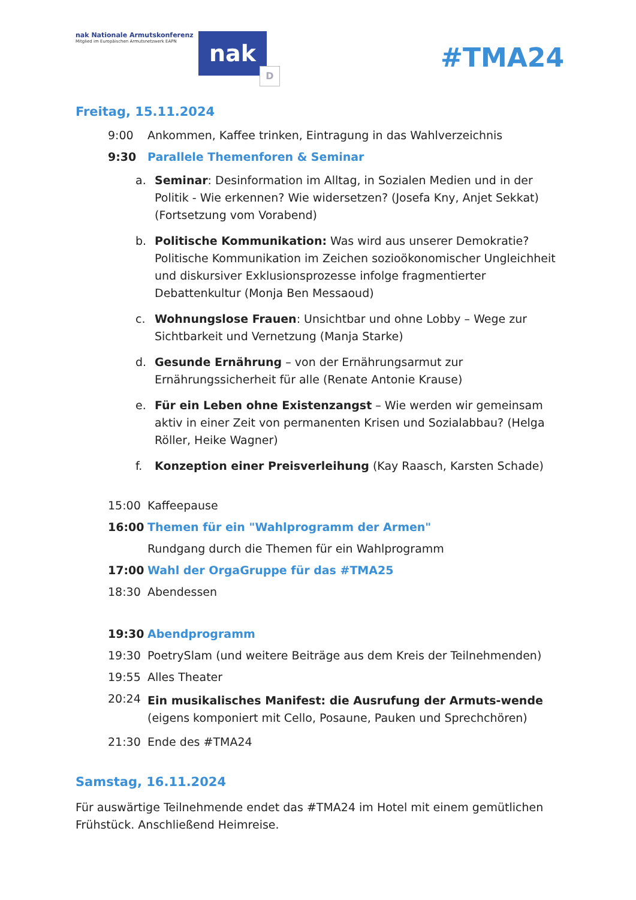nak Nationale Armutskonferenz
Mitglied im Europäischen Armutsnetzwerk EAPN
nak
D
#TMA24
Freitag, 15.11.2024
9:00 Ankommen, Kaffee trinken, Eintragung in das Wahlverzeichnis
9:30 Parallele Themenforen & Seminar
a. Seminar: Desinformation im Alltag, in Sozialen Medien und in der Politik - Wie erkennen? Wie widersetzen? (Josefa Kny, Anjet Sekkat) (Fortsetzung vom Vorabend)
b. Politische Kommunikation: Was wird aus unserer Demokratie? Politische Kommunikation im Zeichen sozioökonomischer Ungleichheit und diskursiver Exklusionsprozesse infolge fragmentierter Debattenkultur (Monja Ben Messaoud)
c. Wohnungslose Frauen: Unsichtbar und ohne Lobby – Wege zur Sichtbarkeit und Vernetzung (Manja Starke)
d. Gesunde Ernährung – von der Ernährungsarmut zur Ernährungssicherheit für alle (Renate Antonie Krause)
e. Für ein Leben ohne Existenzangst – Wie werden wir gemeinsam aktiv in einer Zeit von permanenten Krisen und Sozialabbau? (Helga Röller, Heike Wagner)
f. Konzeption einer Preisverleihung (Kay Raasch, Karsten Schade)
15:00 Kaffeepause
16:00 Themen für ein "Wahlprogramm der Armen"
Rundgang durch die Themen für ein Wahlprogramm
17:00 Wahl der OrgaGruppe für das #TMA25
18:30 Abendessen
19:30 Abendprogramm
19:30 PoetrySlam (und weitere Beiträge aus dem Kreis der Teilnehmenden)
19:55 Alles Theater
20:24
Ein musikalisches Manifest: die Ausrufung der Armuts-wende (eigens komponiert mit Cello, Posaune, Pauken und Sprechchören)
21:30 Ende des #TMA24
Samstag, 16.11.2024
Für auswärtige Teilnehmende endet das #TMA24 im Hotel mit einem gemütlichen Frühstück. Anschließend Heimreise.